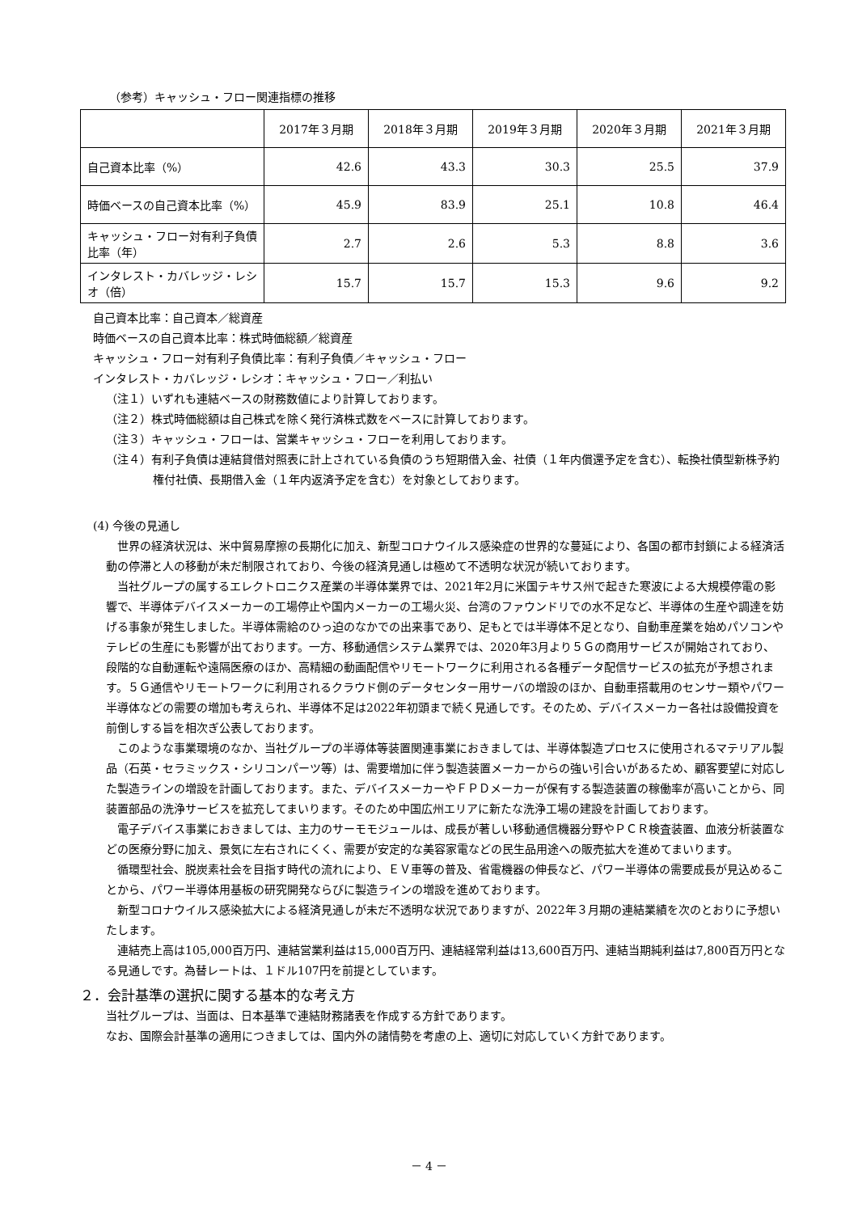（参考）キャッシュ・フロー関連指標の推移
| | 2017年３月期 | 2018年３月期 | 2019年３月期 | 2020年３月期 | 2021年３月期 |
| --- | --- | --- | --- | --- | --- |
| 自己資本比率（%） | 42.6 | 43.3 | 30.3 | 25.5 | 37.9 |
| 時価ベースの自己資本比率（%） | 45.9 | 83.9 | 25.1 | 10.8 | 46.4 |
| キャッシュ・フロー対有利子負債比率（年） | 2.7 | 2.6 | 5.3 | 8.8 | 3.6 |
| インタレスト・カバレッジ・レシオ（倍） | 15.7 | 15.7 | 15.3 | 9.6 | 9.2 |
自己資本比率：自己資本／総資産
時価ベースの自己資本比率：株式時価総額／総資産
キャッシュ・フロー対有利子負債比率：有利子負債／キャッシュ・フロー
インタレスト・カバレッジ・レシオ：キャッシュ・フロー／利払い
（注１）いずれも連結ベースの財務数値により計算しております。
（注２）株式時価総額は自己株式を除く発行済株式数をベースに計算しております。
（注３）キャッシュ・フローは、営業キャッシュ・フローを利用しております。
（注４）有利子負債は連結貸借対照表に計上されている負債のうち短期借入金、社債（１年内償還予定を含む）、転換社債型新株予約権付社債、長期借入金（１年内返済予定を含む）を対象としております。
(4) 今後の見通し
世界の経済状況は、米中貿易摩擦の長期化に加え、新型コロナウイルス感染症の世界的な蔓延により、各国の都市封鎖による経済活動の停滞と人の移動が未だ制限されており、今後の経済見通しは極めて不透明な状況が続いております。
当社グループの属するエレクトロニクス産業の半導体業界では、2021年2月に米国テキサス州で起きた寒波による大規模停電の影響で、半導体デバイスメーカーの工場停止や国内メーカーの工場火災、台湾のファウンドリでの水不足など、半導体の生産や調達を妨げる事象が発生しました。半導体需給のひっ迫のなかでの出来事であり、足もとでは半導体不足となり、自動車産業を始めパソコンやテレビの生産にも影響が出ております。一方、移動通信システム業界では、2020年3月より５Ｇの商用サービスが開始されており、段階的な自動運転や遠隔医療のほか、高精細の動画配信やリモートワークに利用される各種データ配信サービスの拡充が予想されます。５Ｇ通信やリモートワークに利用されるクラウド側のデータセンター用サーバの増設のほか、自動車搭載用のセンサー類やパワー半導体などの需要の増加も考えられ、半導体不足は2022年初頭まで続く見通しです。そのため、デバイスメーカー各社は設備投資を前倒しする旨を相次ぎ公表しております。
このような事業環境のなか、当社グループの半導体等装置関連事業におきましては、半導体製造プロセスに使用されるマテリアル製品（石英・セラミックス・シリコンパーツ等）は、需要増加に伴う製造装置メーカーからの強い引合いがあるため、顧客要望に対応した製造ラインの増設を計画しております。また、デバイスメーカーやＦＰＤメーカーが保有する製造装置の稼働率が高いことから、同装置部品の洗浄サービスを拡充してまいります。そのため中国広州エリアに新たな洗浄工場の建設を計画しております。
電子デバイス事業におきましては、主力のサーモモジュールは、成長が著しい移動通信機器分野やＰＣＲ検査装置、血液分析装置などの医療分野に加え、景気に左右されにくく、需要が安定的な美容家電などの民生品用途への販売拡大を進めてまいります。
循環型社会、脱炭素社会を目指す時代の流れにより、ＥＶ車等の普及、省電機器の伸長など、パワー半導体の需要成長が見込めることから、パワー半導体用基板の研究開発ならびに製造ラインの増設を進めております。
新型コロナウイルス感染拡大による経済見通しが未だ不透明な状況でありますが、2022年３月期の連結業績を次のとおりに予想いたします。
連結売上高は105,000百万円、連結営業利益は15,000百万円、連結経常利益は13,600百万円、連結当期純利益は7,800百万円となる見通しです。為替レートは、１ドル107円を前提としています。
２．会計基準の選択に関する基本的な考え方
当社グループは、当面は、日本基準で連結財務諸表を作成する方針であります。
なお、国際会計基準の適用につきましては、国内外の諸情勢を考慮の上、適切に対応していく方針であります。
－ 4 －